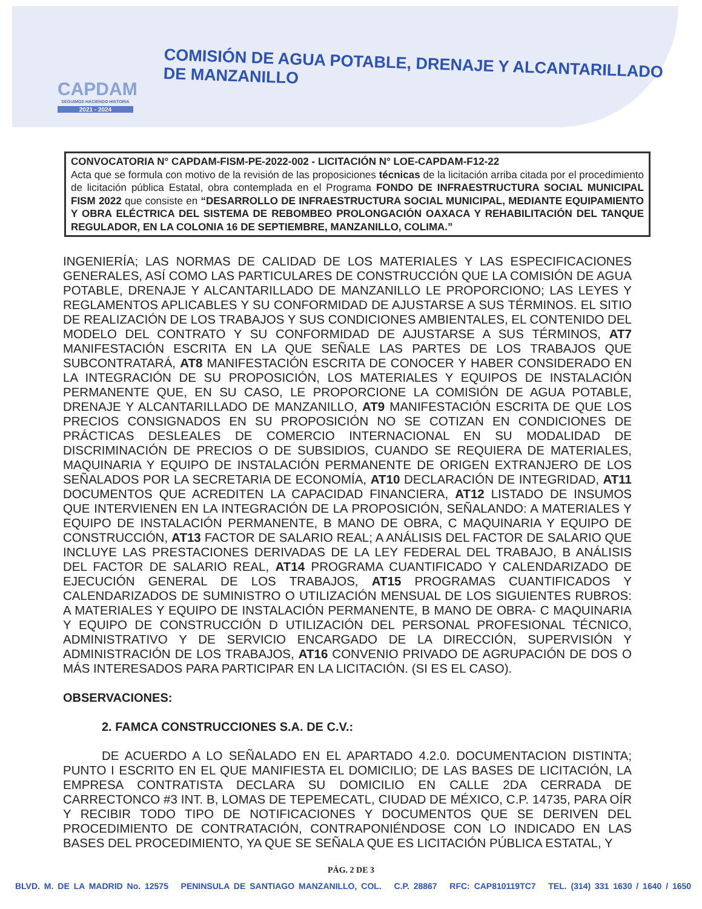CAPDAM
SEGUIMOS HACIENDO HISTORIA
2021 - 2024
COMISIÓN DE AGUA POTABLE, DRENAJE Y ALCANTARILLADO DE MANZANILLO
CONVOCATORIA N° CAPDAM-FISM-PE-2022-002 - LICITACIÓN N° LOE-CAPDAM-F12-22
Acta que se formula con motivo de la revisión de las proposiciones técnicas de la licitación arriba citada por el procedimiento de licitación pública Estatal, obra contemplada en el Programa FONDO DE INFRAESTRUCTURA SOCIAL MUNICIPAL FISM 2022 que consiste en “DESARROLLO DE INFRAESTRUCTURA SOCIAL MUNICIPAL, MEDIANTE EQUIPAMIENTO Y OBRA ELÉCTRICA DEL SISTEMA DE REBOMBEO PROLONGACIÓN OAXACA Y REHABILITACIÓN DEL TANQUE REGULADOR, EN LA COLONIA 16 DE SEPTIEMBRE, MANZANILLO, COLIMA.”
INGENIERÍA; LAS NORMAS DE CALIDAD DE LOS MATERIALES Y LAS ESPECIFICACIONES GENERALES, ASÍ COMO LAS PARTICULARES DE CONSTRUCCIÓN QUE LA COMISIÓN DE AGUA POTABLE, DRENAJE Y ALCANTARILLADO DE MANZANILLO LE PROPORCIONO; LAS LEYES Y REGLAMENTOS APLICABLES Y SU CONFORMIDAD DE AJUSTARSE A SUS TÉRMINOS. EL SITIO DE REALIZACIÓN DE LOS TRABAJOS Y SUS CONDICIONES AMBIENTALES, EL CONTENIDO DEL MODELO DEL CONTRATO Y SU CONFORMIDAD DE AJUSTARSE A SUS TÉRMINOS, AT7 MANIFESTACIÓN ESCRITA EN LA QUE SEÑALE LAS PARTES DE LOS TRABAJOS QUE SUBCONTRATARÁ, AT8 MANIFESTACIÓN ESCRITA DE CONOCER Y HABER CONSIDERADO EN LA INTEGRACIÓN DE SU PROPOSICIÓN, LOS MATERIALES Y EQUIPOS DE INSTALACIÓN PERMANENTE QUE, EN SU CASO, LE PROPORCIONE LA COMISIÓN DE AGUA POTABLE, DRENAJE Y ALCANTARILLADO DE MANZANILLO, AT9 MANIFESTACIÓN ESCRITA DE QUE LOS PRECIOS CONSIGNADOS EN SU PROPOSICIÓN NO SE COTIZAN EN CONDICIONES DE PRÁCTICAS DESLEALES DE COMERCIO INTERNACIONAL EN SU MODALIDAD DE DISCRIMINACIÓN DE PRECIOS O DE SUBSIDIOS, CUANDO SE REQUIERA DE MATERIALES, MAQUINARIA Y EQUIPO DE INSTALACIÓN PERMANENTE DE ORIGEN EXTRANJERO DE LOS SEÑALADOS POR LA SECRETARIA DE ECONOMÍA, AT10 DECLARACIÓN DE INTEGRIDAD, AT11 DOCUMENTOS QUE ACREDITEN LA CAPACIDAD FINANCIERA, AT12 LISTADO DE INSUMOS QUE INTERVIENEN EN LA INTEGRACIÓN DE LA PROPOSICIÓN, SEÑALANDO: A MATERIALES Y EQUIPO DE INSTALACIÓN PERMANENTE, B MANO DE OBRA, C MAQUINARIA Y EQUIPO DE CONSTRUCCIÓN, AT13 FACTOR DE SALARIO REAL; A ANÁLISIS DEL FACTOR DE SALARIO QUE INCLUYE LAS PRESTACIONES DERIVADAS DE LA LEY FEDERAL DEL TRABAJO, B ANÁLISIS DEL FACTOR DE SALARIO REAL, AT14 PROGRAMA CUANTIFICADO Y CALENDARIZADO DE EJECUCIÓN GENERAL DE LOS TRABAJOS, AT15 PROGRAMAS CUANTIFICADOS Y CALENDARIZADOS DE SUMINISTRO O UTILIZACIÓN MENSUAL DE LOS SIGUIENTES RUBROS: A MATERIALES Y EQUIPO DE INSTALACIÓN PERMANENTE, B MANO DE OBRA- C MAQUINARIA Y EQUIPO DE CONSTRUCCIÓN D UTILIZACIÓN DEL PERSONAL PROFESIONAL TÉCNICO, ADMINISTRATIVO Y DE SERVICIO ENCARGADO DE LA DIRECCIÓN, SUPERVISIÓN Y ADMINISTRACIÓN DE LOS TRABAJOS, AT16 CONVENIO PRIVADO DE AGRUPACIÓN DE DOS O MÁS INTERESADOS PARA PARTICIPAR EN LA LICITACIÓN. (SI ES EL CASO).
OBSERVACIONES:
2. FAMCA CONSTRUCCIONES S.A. DE C.V.:
DE ACUERDO A LO SEÑALADO EN EL APARTADO 4.2.0. DOCUMENTACION DISTINTA; PUNTO I ESCRITO EN EL QUE MANIFIESTA EL DOMICILIO; DE LAS BASES DE LICITACIÓN, LA EMPRESA CONTRATISTA DECLARA SU DOMICILIO EN CALLE 2DA CERRADA DE CARRECTONCO #3 INT. B, LOMAS DE TEPEMECATL, CIUDAD DE MÉXICO, C.P. 14735, PARA OÍR Y RECIBIR TODO TIPO DE NOTIFICACIONES Y DOCUMENTOS QUE SE DERIVEN DEL PROCEDIMIENTO DE CONTRATACIÓN, CONTRAPONIÉNDOSE CON LO INDICADO EN LAS BASES DEL PROCEDIMIENTO, YA QUE SE SEÑALA QUE ES LICITACIÓN PÚBLICA ESTATAL, Y
PÁG. 2 DE 3
BLVD. M. DE LA MADRID No. 12575 PENINSULA DE SANTIAGO MANZANILLO, COL. C.P. 28867 RFC: CAP810119TC7 TEL. (314) 331 1630 / 1640 / 1650